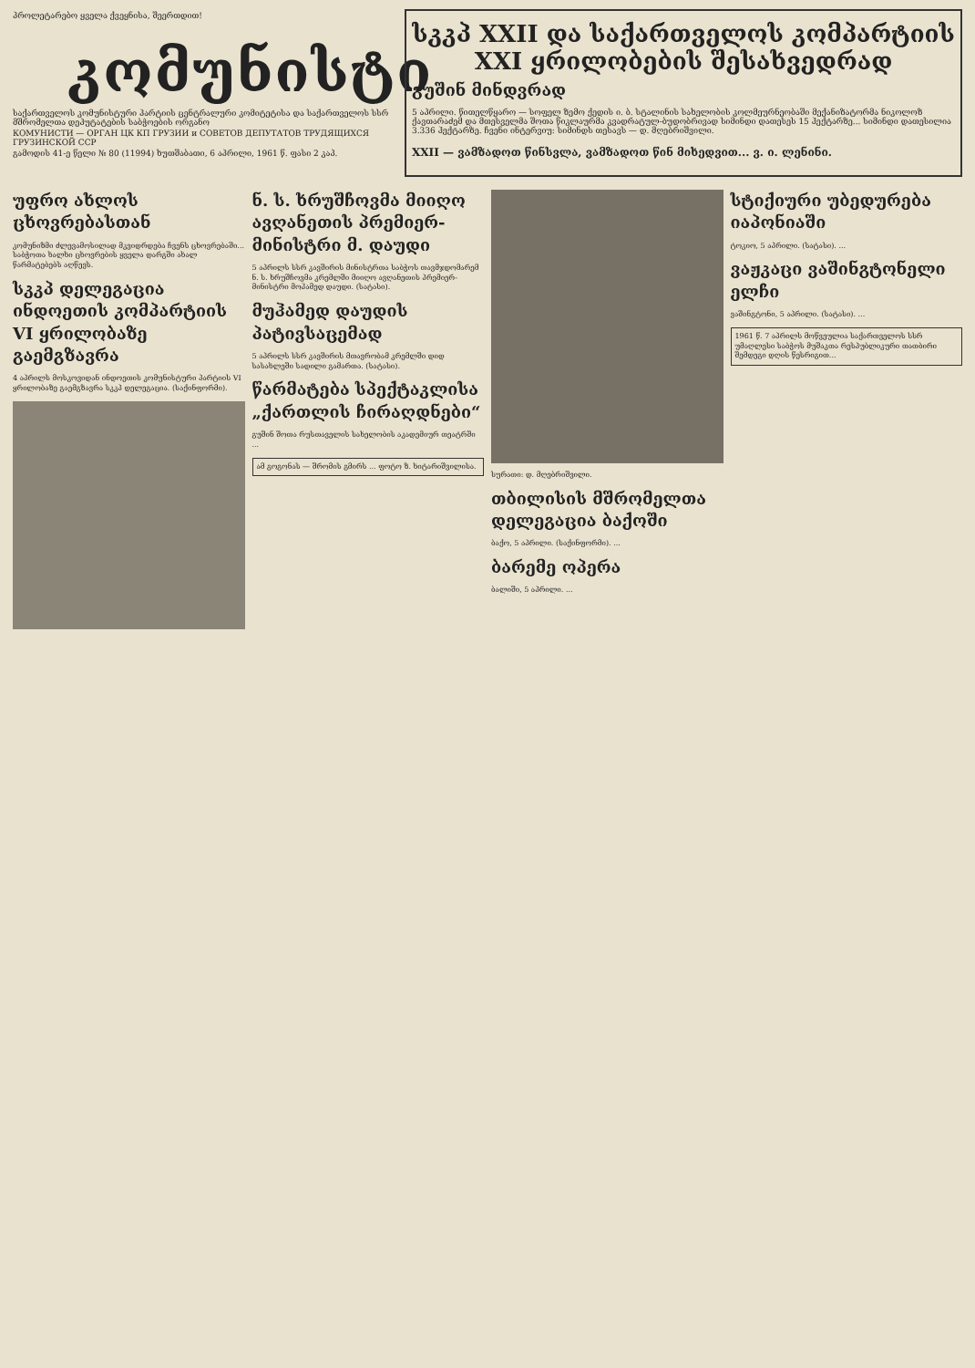პროლეტარებო ყველა ქვეყნისა, შეერთდით!
კომუნისტი
საქართველოს კომუნისტური პარტიის ცენტრალური კომიტეტისა და საქართველოს სსრ მშრომელთა დეპუტატების საბჭოების ორგანო
КОМУНИСТИ — ОРГАН ЦК КП ГРУЗИИ и СОВЕТОВ ДЕПУТАТОВ ТРУДЯЩИХСЯ ГРУЗИНСКОЙ ССР
გამოდის 41-ე წელი № 80 (11994) ხუთშაბათი, 6 აპრილი, 1961 წ. ფასი 2 კაპ.
სკკპ XXII და საქართველოს კომპარტიის XXI ყრილობების შესახვედრად
გუშინ მინდვრად
5 აპრილი. წითელწყარო — სოფელ ზემო ქედის ი. ბ. სტალინის სახელობის კოლმეურნეობაში მექანიზატორმა ნიკოლოზ ქავთარაძემ და მთესველმა შოთა წიკლაურმა კვადრატულ-ბუდობრივად სიმინდი დათესეს 15 ჰექტარზე... სიმინდი დათესილია 3.336 ჰექტარზე. ჩვენი ინტერვიუ: სიმინდს თესავს — დ. მღებრიშვილი.
XXII — ვამზადოთ წინსვლა, ვამზადოთ წინ მიხედვით... ვ. ი. ლენინი.
უფრო ახლოს ცხოვრებასთან
კომუნიზმი ძლევამოსილად მკვიდრდება ჩვენს ცხოვრებაში... საბჭოთა ხალხი ცხოვრების ყველა დარგში ახალ წარმატებებს აღწევს.
სკკპ დელეგაცია ინდოეთის კომპარტიის VI ყრილობაზე გაემგზავრა
4 აპრილს მოსკოვიდან ინდოეთის კომუნისტური პარტიის VI ყრილობაზე გაემგზავრა სკკპ დელეგაცია. (საქინფორმი).
ნ. ს. ხრუშჩოვმა მიიღო ავღანეთის პრემიერ-მინისტრი მ. დაუდი
5 აპრილს სსრ კავშირის მინისტრთა საბჭოს თავმჯდომარემ ნ. ს. ხრუშჩოვმა კრემლში მიიღო ავღანეთის პრემიერ-მინისტრი მოჰამედ დაუდი. (სატასი).
მუჰამედ დაუდის პატივსაცემად
5 აპრილს სსრ კავშირის მთავრობამ კრემლში დიდ სასახლეში სადილი გამართა. (სატასი).
წარმატება სპექტაკლისა „ქართლის ჩირაღდნები“
გუშინ შოთა რუსთაველის სახელობის აკადემიურ თეატრში ...
ამ გოგონას — შრომის გმირს ... ფოტო ზ. ხიტარიშვილისა.
სურათი: დ. მღებრიშვილი.
თბილისის მშრომელთა დელეგაცია ბაქოში
ბაქო, 5 აპრილი. (საქინფორმი). ...
ბარემე ოპერა
ბალიში, 5 აპრილი. ...
სტიქიური უბედურება იაპონიაში
ტოკიო, 5 აპრილი. (სატასი). ...
ვაჟკაცი ვაშინგტონელი ელჩი
ვაშინგტონი, 5 აპრილი. (სატასი). ...
1961 წ. 7 აპრილს მოწვეულია საქართველოს სსრ უმაღლესი საბჭოს მუშაკთა რესპუბლიკური თათბირი შემდეგი დღის წესრიგით...